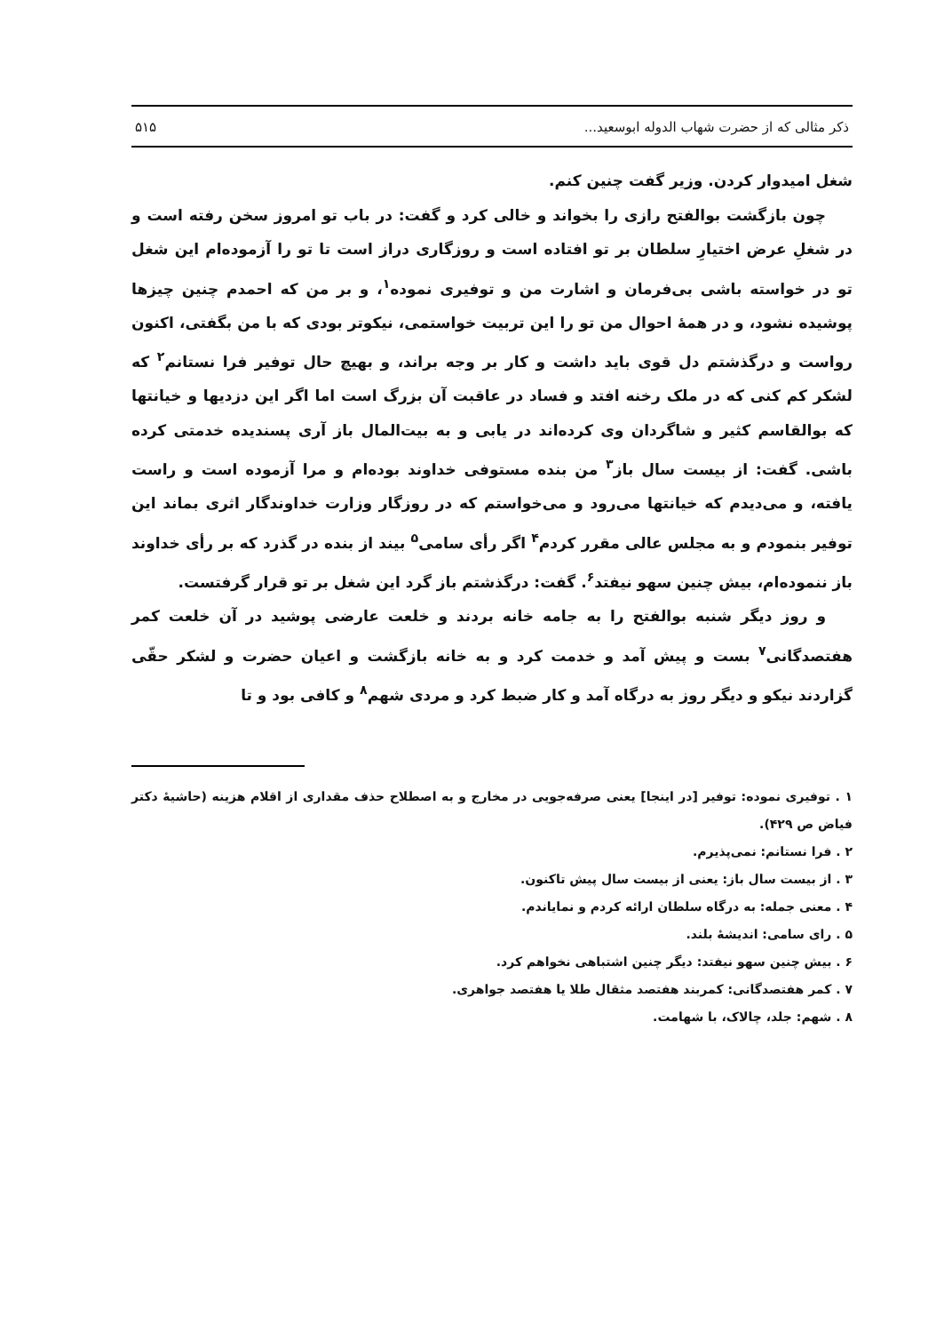ذکر مثالی که از حضرت شهاب الدوله ابوسعید... ۵۱۵
شغل امیدوار کردن. وزیر گفت چنین کنم.
چون بازگشت بوالفتح رازی را بخواند و خالی کرد و گفت: در باب تو امروز سخن رفته است و در شغلِ عرض اختیارِ سلطان بر تو افتاده است و روزگاری دراز است تا تو را آزموده‌ام این شغل تو در خواسته باشی بی‌فرمان و اشارت من و توفیری نموده<sup>۱</sup>، و بر من که احمدم چنین چیزها پوشیده نشود، و در همهٔ احوال من تو را این تربیت خواستمی، نیکوتر بودی که با من بگفتی، اکنون رواست و درگذشتم دل قوی باید داشت و کار بر وجه براند، و بهیچ حال توفیر فرا نستانم<sup>۲</sup> که لشکر کم کنی که در ملک رخنه افتد و فساد در عاقبت آن بزرگ است اما اگر این دزدیها و خیانتها که بوالقاسم کثیر و شاگردان وی کرده‌اند در یابی و به بیت‌المال باز آری پسندیده خدمتی کرده باشی. گفت: از بیست سال باز<sup>۳</sup> من بنده مستوفی خداوند بوده‌ام و مرا آزموده است و راست یافته، و می‌دیدم که خیانتها می‌رود و می‌خواستم که در روزگار وزارت خداوندگار اثری بماند این توفیر بنمودم و به مجلس عالی مقرر کردم<sup>۴</sup> اگر رأی سامی<sup>۵</sup> بیند از بنده در گذرد که بر رأی خداوند باز ننموده‌ام، بیش چنین سهو نیفتد<sup>۶</sup>. گفت: درگذشتم باز گرد این شغل بر تو قرار گرفتست.
و روز دیگر شنبه بوالفتح را به جامه خانه بردند و خلعت عارضی پوشید در آن خلعت کمر هفتصدگانی<sup>۷</sup> بست و پیش آمد و خدمت کرد و به خانه بازگشت و اعیان حضرت و لشکر حقّی گزاردند نیکو و دیگر روز به درگاه آمد و کار ضبط کرد و مردی شهم<sup>۸</sup> و کافی بود و تا
۱ . توفیری نموده: توفیر [در اینجا] یعنی صرفه‌جویی در مخارج و به اصطلاح حذف مقداری از اقلام هزینه (حاشیهٔ دکتر فیاض ص ۴۲۹).
۲ . فرا نستانم: نمی‌پذیرم.
۳ . از بیست سال باز: یعنی از بیست سال پیش تاکنون.
۴ . معنی جمله: به درگاه سلطان ارائه کردم و نمایاندم.
۵ . رای سامی: اندیشهٔ بلند.
۶ . بیش چنین سهو نیفتد: دیگر چنین اشتباهی نخواهم کرد.
۷ . کمر هفتصدگانی: کمربند هفتصد مثقال طلا یا هفتصد جواهری.
۸ . شهم: جلد، چالاک، با شهامت.